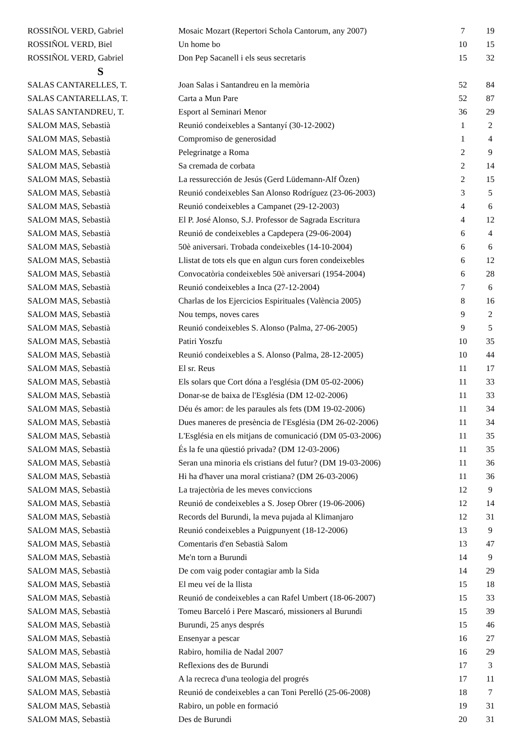| ROSSIÑOL VERD, Gabriel | Mosaic Mozart (Repertori Schola Cantorum, any 2007) | 7 | 19 |
| ROSSIÑOL VERD, Biel | Un home bo | 10 | 15 |
| ROSSIÑOL VERD, Gabriel | Don Pep Sacanell i els seus secretaris | 15 | 32 |
| S | | | |
| SALAS CANTARELLES, T. | Joan Salas i Santandreu en la memòria | 52 | 84 |
| SALAS CANTARELLAS, T. | Carta a Mun Pare | 52 | 87 |
| SALAS SANTANDREU, T. | Esport al Seminari Menor | 36 | 29 |
| SALOM MAS, Sebastià | Reunió condeixebles a Santanyí (30-12-2002) | 1 | 2 |
| SALOM MAS, Sebastià | Compromiso de generosidad | 1 | 4 |
| SALOM MAS, Sebastià | Pelegrinatge a Roma | 2 | 9 |
| SALOM MAS, Sebastià | Sa cremada de corbata | 2 | 14 |
| SALOM MAS, Sebastià | La ressurección de Jesús (Gerd Lüdemann-Alf Özen) | 2 | 15 |
| SALOM MAS, Sebastià | Reunió condeixebles San Alonso Rodríguez (23-06-2003) | 3 | 5 |
| SALOM MAS, Sebastià | Reunió condeixebles a Campanet (29-12-2003) | 4 | 6 |
| SALOM MAS, Sebastià | El P. José Alonso, S.J. Professor de Sagrada Escritura | 4 | 12 |
| SALOM MAS, Sebastià | Reunió de condeixebles a Capdepera (29-06-2004) | 6 | 4 |
| SALOM MAS, Sebastià | 50è aniversari. Trobada condeixebles (14-10-2004) | 6 | 6 |
| SALOM MAS, Sebastià | Llistat de tots els que en algun curs foren condeixebles | 6 | 12 |
| SALOM MAS, Sebastià | Convocatòria condeixebles 50è aniversari (1954-2004) | 6 | 28 |
| SALOM MAS, Sebastià | Reunió condeixebles a Inca (27-12-2004) | 7 | 6 |
| SALOM MAS, Sebastià | Charlas de los Ejercicios Espirituales (València 2005) | 8 | 16 |
| SALOM MAS, Sebastià | Nou temps, noves cares | 9 | 2 |
| SALOM MAS, Sebastià | Reunió condeixebles S. Alonso (Palma, 27-06-2005) | 9 | 5 |
| SALOM MAS, Sebastià | Patiri Yoszfu | 10 | 35 |
| SALOM MAS, Sebastià | Reunió condeixebles a S. Alonso (Palma, 28-12-2005) | 10 | 44 |
| SALOM MAS, Sebastià | El sr. Reus | 11 | 17 |
| SALOM MAS, Sebastià | Els solars que Cort dóna a l'església (DM 05-02-2006) | 11 | 33 |
| SALOM MAS, Sebastià | Donar-se de baixa de l'Església (DM 12-02-2006) | 11 | 33 |
| SALOM MAS, Sebastià | Déu és amor: de les paraules als fets (DM 19-02-2006) | 11 | 34 |
| SALOM MAS, Sebastià | Dues maneres de presència de l'Església (DM 26-02-2006) | 11 | 34 |
| SALOM MAS, Sebastià | L'Església en els mitjans de comunicació (DM 05-03-2006) | 11 | 35 |
| SALOM MAS, Sebastià | És la fe una qüestió privada? (DM 12-03-2006) | 11 | 35 |
| SALOM MAS, Sebastià | Seran una minoria els cristians del futur? (DM 19-03-2006) | 11 | 36 |
| SALOM MAS, Sebastià | Hi ha d'haver una moral cristiana? (DM 26-03-2006) | 11 | 36 |
| SALOM MAS, Sebastià | La trajectòria de les meves conviccions | 12 | 9 |
| SALOM MAS, Sebastià | Reunió de condeixebles a S. Josep Obrer (19-06-2006) | 12 | 14 |
| SALOM MAS, Sebastià | Records del Burundi, la meva pujada al Klimanjaro | 12 | 31 |
| SALOM MAS, Sebastià | Reunió condeixebles a Puigpunyent (18-12-2006) | 13 | 9 |
| SALOM MAS, Sebastià | Comentaris d'en Sebastià Salom | 13 | 47 |
| SALOM MAS, Sebastià | Me'n torn a Burundi | 14 | 9 |
| SALOM MAS, Sebastià | De com vaig poder contagiar amb la Sida | 14 | 29 |
| SALOM MAS, Sebastià | El meu veí de la llista | 15 | 18 |
| SALOM MAS, Sebastià | Reunió de condeixebles a can Rafel Umbert (18-06-2007) | 15 | 33 |
| SALOM MAS, Sebastià | Tomeu Barceló i Pere Mascaró, missioners al Burundi | 15 | 39 |
| SALOM MAS, Sebastià | Burundi, 25 anys després | 15 | 46 |
| SALOM MAS, Sebastià | Ensenyar a pescar | 16 | 27 |
| SALOM MAS, Sebastià | Rabiro, homilia de Nadal 2007 | 16 | 29 |
| SALOM MAS, Sebastià | Reflexions des de Burundi | 17 | 3 |
| SALOM MAS, Sebastià | A la recreca d'una teologia del progrés | 17 | 11 |
| SALOM MAS, Sebastià | Reunió de condeixebles a can Toni Perelló (25-06-2008) | 18 | 7 |
| SALOM MAS, Sebastià | Rabiro, un poble en formació | 19 | 31 |
| SALOM MAS, Sebastià | Des de Burundi | 20 | 31 |